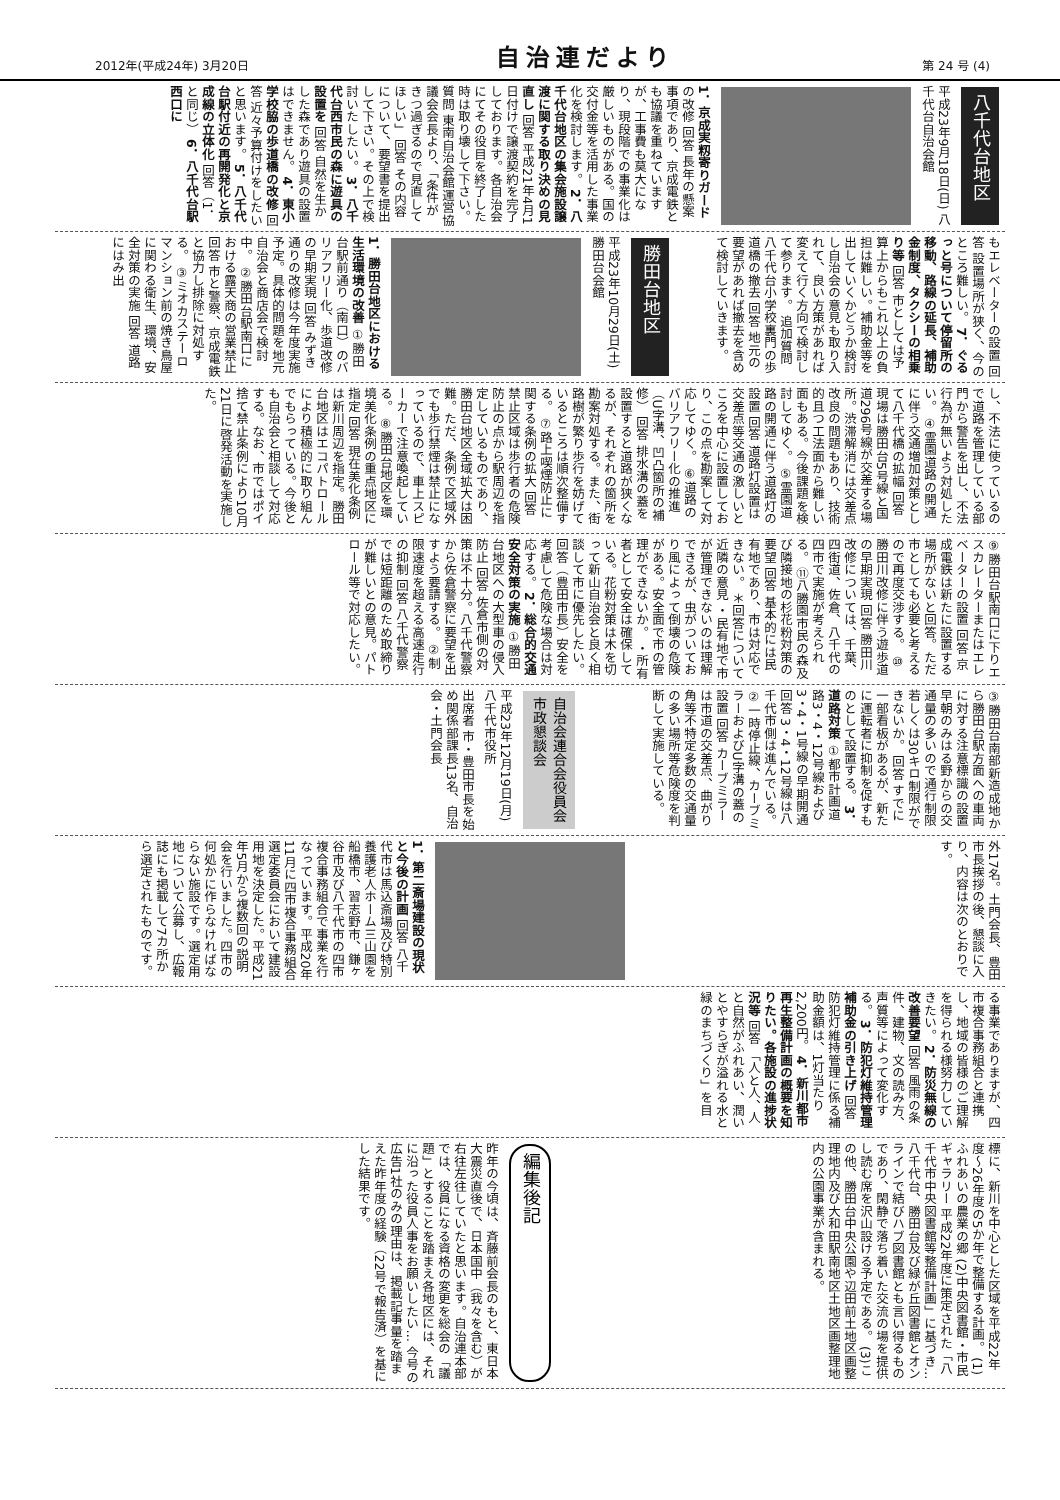2012年(平成24年) 3月20日
自治連だより
第 24 号 (4)
八千代台地区
平成23年9月18日(日) 八千代台自治会館
1．京成実籾寄りガードの改修 回答 長年の懸案事項であり、京成電鉄とも協議を重ねていますが、工事費も莫大になり、現段階での事業化は厳しいものがある。国の交付金等を活用した事業化を検討します。 2．八千代台地区の集会施設譲渡に関する取り決めの見直し 回答 平成21年4月1日付けで譲渡契約を完了しております。各自治会にてその役目を終了した時は取り壊して下さい。 質問 東南自治会館運営協議会会長より、「条件がきつ過ぎるので見直してほしい」 回答 その内容について、要望書を提出して下さい。その上で検討いたしたい。 3．八千代台西市民の森に遊具の設置を 回答 自然を生かした森であり遊具の設置はできません。 4．東小学校脇の歩道橋の改修 回答 近々予算付けをしたいと思います。 5．八千代台駅付近の再開発化と京成線の立体化 回答（1．と同じ） 6．八千代台駅西口に
もエレベーターの設置 回答 設置場所が狭く、今のところ難しい。 7．ぐるっと号について停留所の移動、路線の延長、補助金制度、タクシーの相乗り等 回答 市としては予算上からもこれ以上の負担は難しい。補助金等を出していくかどうか検討し自治会の意見も取り入れて、良い方策があれば変えて行く方向で検討して参ります。 追加質問 八千代台小学校裏門の歩道橋の撤去 回答 地元の要望があれば撤去を含めて検討していきます。
勝田台地区
平成23年10月29日(土) 勝田台会館
1．勝田台地区における生活環境の改善 ①勝田台駅前通り（南口）のバリアフリー化、歩道改修の早期実現 回答 みずき通りの改修は今年度実施予定。具体的問題を地元自治会と商店会で検討中。 ②勝田台駅南口における露天商の営業禁止 回答 市と警察、京成電鉄と協力し排除に対処する。 ③ミオカステーロマンション前の焼き鳥屋に関わる衛生、環境、安全対策の実施 回答 道路にはみ出
し、不法に使っているので道路を管理している部門から警告を出し、不法行為が無いよう対処したい。 ④霊園道路の開通に伴う交通増加対策として八千代橋の拡幅 回答 現場は勝田台5号線と国道296号線が交差する場所。渋滞解消には交差点改良の問題もあり、技術的且つ工法面から難しい面もある。今後課題を検討してゆく。 ⑤霊園道路の開通に伴う道路灯の設置 回答 道路灯設置は交差点等交通の激しいところを中心に設置しており、この点を勘案して対応してゆく。 ⑥道路のバリアフリー化の推進（U字溝、凹凸箇所の補修） 回答 排水溝の蓋を設置すると道路が狭くなるが、それぞれの箇所を勘案対処する。また、街路樹が繁り歩行を妨げているところは順次整備する。 ⑦路上喫煙防止に関する条例の拡大 回答 禁止区域は歩行者の危険防止の点から駅周辺を指定しているものであり、勝田台地区全域拡大は困難。ただ、条例で区域外でも歩行禁煙は禁止になっているので、車上スピーカーで注意喚起している。 ⑧勝田台地区を環境美化条例の重点地区に指定 回答 現在美化条例は新川周辺を指定。勝田台地区はエコパトロールにより積極的に取り組んでもらっている。今後とも自治会と相談して対応する。なお、市ではポイ捨て禁止条例により10月21日に啓発活動を実施した。
⑨勝田台駅南口に下りエスカレーターまたはエレベーターの設置 回答 京成電鉄は新たに設置する場所がないと回答。ただ市としても必要と考えるので再度交渉する。 ⑩勝田川改修に伴う遊歩道の早期実現 回答 勝田川改修については、千葉、四街道、佐倉、八千代の四市で実施が考えられる。 ⑪八勝園市民の森及び隣接地の杉花粉対策の要望 回答 基本的には民有地であり、市は対応できない。 ＊回答について近隣の意見 ・民有地で市が管理できないのは理解できるが、虫がついており風によって倒壊の危険がある。安全面で市の管理ができないか。 ・所有者として安全は確保している。花粉対策は木を切って新山自治会と良く相談して市に優先したい。 回答（豊田市長）安全を考慮して危険な場合は対応する。 2．総合的交通安全対策の実施 ①勝田台地区への大型車の侵入防止 回答 佐倉市側の対策は不十分。八千代警察から佐倉警察に要望を出すよう要請する。 ②制限速度を超える高速走行の抑制 回答 八千代警察では短距離のため取締りが難しいとの意見。パトロール等で対応したい。
③勝田台南部新造成地から勝田台駅方面への車両に対する注意標識の設置 早朝のみはる野からの交通量の多いので通行制限若しくは30キロ制限ができないか。 回答 すでに一部看板があるが、新たに運転者に抑制を促すものとして設置する。 3．道路対策 ①都市計画道路3・4・12号線および3・4・1号線の早期開通 回答 3・4・12号線は八千代市側は進んでいる。 ②一時停止線、カーブミラーおよびU字溝の蓋の設置 回答 カーブミラーは市道の交差点、曲がり角等不特定多数の交通量の多い場所等危険度を判断して実施している。
自治会連合会役員会 市政懇談会
平成23年12月19日(月) 八千代市役所
出席者 市・豊田市長を始め関係部課長13名、自治会・土門会長
外17名。土門会長、豊田市長挨拶の後、懇談に入り、内容は次のとおりです。
1．第二斎場建設の現状と今後の計画 回答 八千代市は馬込斎場及び特別養護老人ホーム三山園を船橋市、習志野市、鎌ヶ谷市及び八千代市の四市複合事務組合で事業を行なっています。平成20年11月に四市複合事務組合選定委員会において建設用地を決定した。平成21年5月から複数回の説明会を行いました。四市の何処かに作らなければならない施設です。選定用地について公募し、広報誌にも掲載して7カ所から選定されたものです。
る事業でありますが、四市複合事務組合と連携し、地域の皆様のご理解を得られる様努力していきたい。 2．防災無線の改善要望 回答 風雨の条件、建物、文の読み方、声質等によって変化する。 3．防犯灯維持管理補助金の引き上げ 回答 防犯灯維持管理に係る補助金額は、1灯当たり2,200円。 4．新川都市再生整備計画の概要を知りたい。各施設の進捗状況等 回答 「人と人、人と自然がふれあい、潤いとやすらぎが溢れる水と緑のまちづくり」を目
標に、新川を中心とした区域を平成22年度〜26年度の5か年で整備する計画。 (1)ふれあいの農業の郷 (2)中央図書館・市民ギャラリー 平成22年度に策定された「八千代市中央図書館等整備計画」に基づき… 八千代台、勝田台及び緑が丘図書館とオンラインで結びハブ図書館とも言い得るものであり、閑静で落ち着いた交流の場を提供し読む席を沢山設ける予定である。 (3)この他、勝田台中央公園や辺田前土地区画整理地内及び大和田駅南地区土地区画整理地内の公園事業が含まれる。
編集後記
昨年の今頃は、斉藤前会長のもと、東日本大震災直後で、日本国中（我々を含む）が右往左往していたと思います。自治連本部では、役員になる資格の変更を総会の「議題」とすることを踏まえ各地区には、それに沿った役員人事をお願いしたい… 今号の広告1社のみの理由は、掲載記事量を踏まえた昨年度の経験（22号で報告済）を基にした結果です。